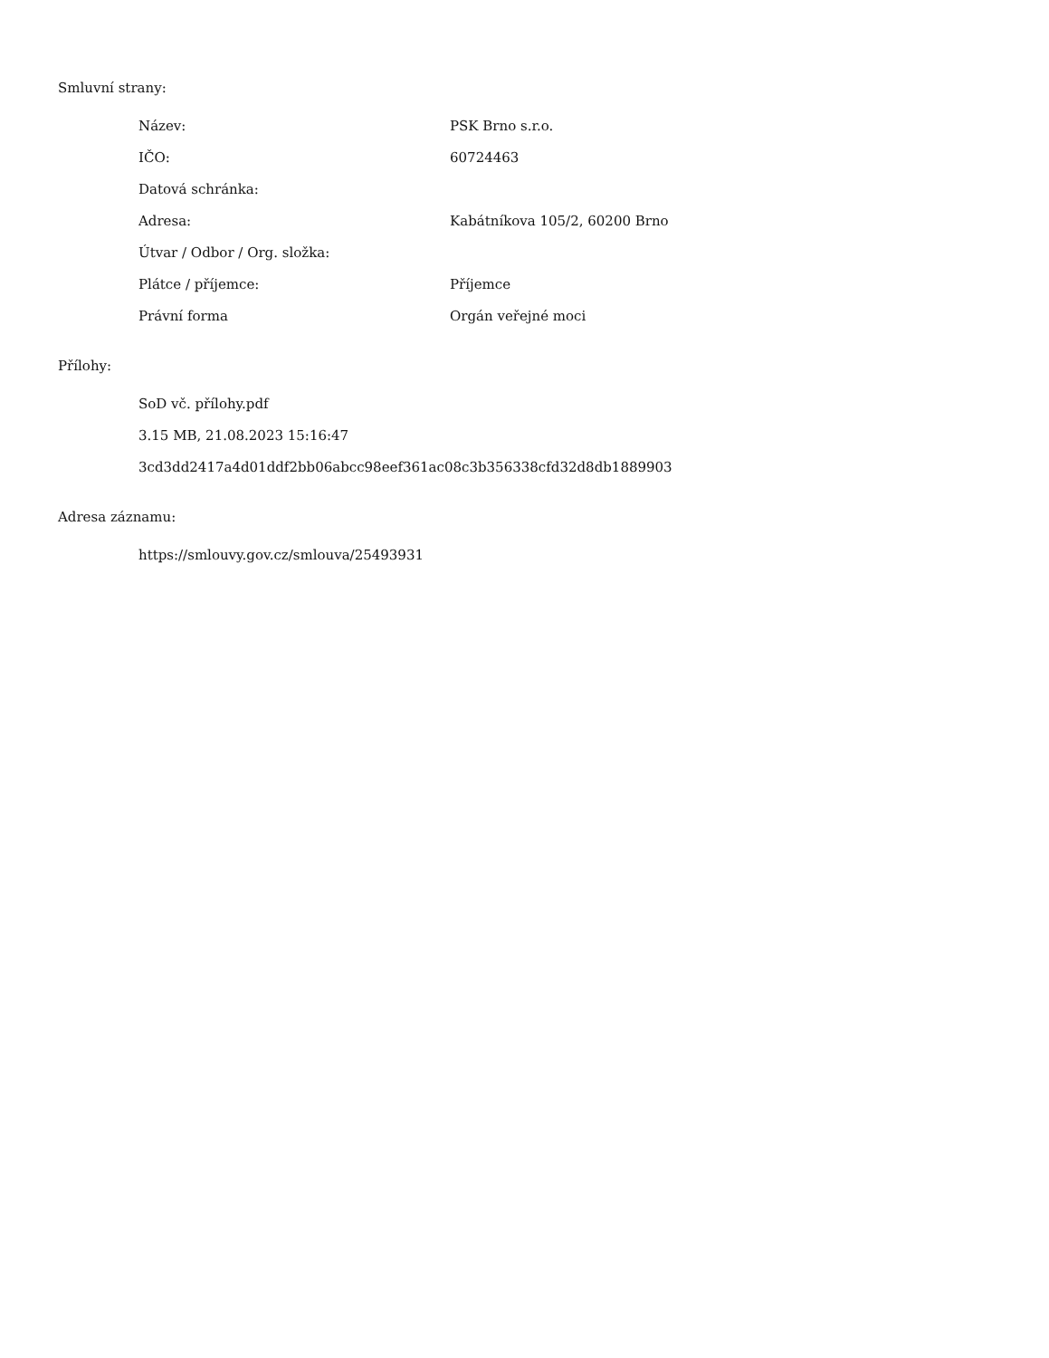Smluvní strany:
| Název: | PSK Brno s.r.o. |
| IČO: | 60724463 |
| Datová schránka: | |
| Adresa: | Kabátníkova 105/2, 60200 Brno |
| Útvar / Odbor / Org. složka: | |
| Plátce / příjemce: | Příjemce |
| Právní forma | Orgán veřejné moci |
Přílohy:
SoD vč. přílohy.pdf
3.15 MB, 21.08.2023 15:16:47
3cd3dd2417a4d01ddf2bb06abcc98eef361ac08c3b356338cfd32d8db1889903
Adresa záznamu:
https://smlouvy.gov.cz/smlouva/25493931